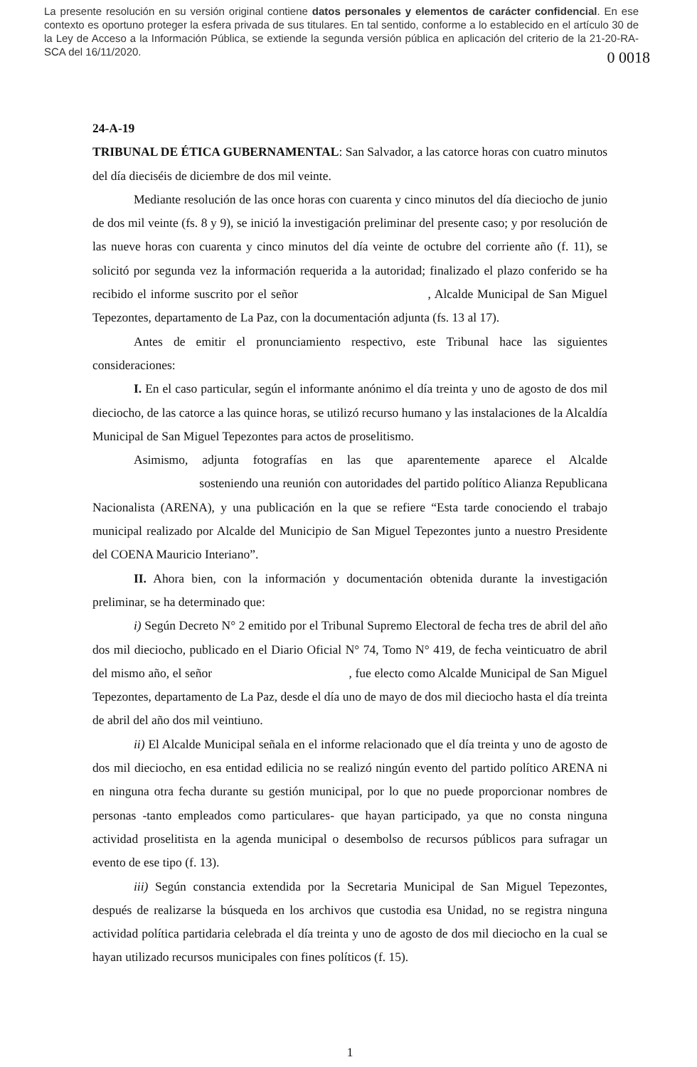La presente resolución en su versión original contiene datos personales y elementos de carácter confidencial. En ese contexto es oportuno proteger la esfera privada de sus titulares. En tal sentido, conforme a lo establecido en el artículo 30 de la Ley de Acceso a la Información Pública, se extiende la segunda versión pública en aplicación del criterio de la 21-20-RA-SCA del 16/11/2020.
0 0018
24-A-19
TRIBUNAL DE ÉTICA GUBERNAMENTAL: San Salvador, a las catorce horas con cuatro minutos del día dieciséis de diciembre de dos mil veinte.
Mediante resolución de las once horas con cuarenta y cinco minutos del día dieciocho de junio de dos mil veinte (fs. 8 y 9), se inició la investigación preliminar del presente caso; y por resolución de las nueve horas con cuarenta y cinco minutos del día veinte de octubre del corriente año (f. 11), se solicitó por segunda vez la información requerida a la autoridad; finalizado el plazo conferido se ha recibido el informe suscrito por el señor , Alcalde Municipal de San Miguel Tepezontes, departamento de La Paz, con la documentación adjunta (fs. 13 al 17).
Antes de emitir el pronunciamiento respectivo, este Tribunal hace las siguientes consideraciones:
I. En el caso particular, según el informante anónimo el día treinta y uno de agosto de dos mil dieciocho, de las catorce a las quince horas, se utilizó recurso humano y las instalaciones de la Alcaldía Municipal de San Miguel Tepezontes para actos de proselitismo.
Asimismo, adjunta fotografías en las que aparentemente aparece el Alcalde sosteniendo una reunión con autoridades del partido político Alianza Republicana Nacionalista (ARENA), y una publicación en la que se refiere “Esta tarde conociendo el trabajo municipal realizado por Alcalde del Municipio de San Miguel Tepezontes junto a nuestro Presidente del COENA Mauricio Interiano”.
II. Ahora bien, con la información y documentación obtenida durante la investigación preliminar, se ha determinado que:
i) Según Decreto N° 2 emitido por el Tribunal Supremo Electoral de fecha tres de abril del año dos mil dieciocho, publicado en el Diario Oficial N° 74, Tomo N° 419, de fecha veinticuatro de abril del mismo año, el señor , fue electo como Alcalde Municipal de San Miguel Tepezontes, departamento de La Paz, desde el día uno de mayo de dos mil dieciocho hasta el día treinta de abril del año dos mil veintiuno.
ii) El Alcalde Municipal señala en el informe relacionado que el día treinta y uno de agosto de dos mil dieciocho, en esa entidad edilicia no se realizó ningún evento del partido político ARENA ni en ninguna otra fecha durante su gestión municipal, por lo que no puede proporcionar nombres de personas -tanto empleados como particulares- que hayan participado, ya que no consta ninguna actividad proselitista en la agenda municipal o desembolso de recursos públicos para sufragar un evento de ese tipo (f. 13).
iii) Según constancia extendida por la Secretaria Municipal de San Miguel Tepezontes, después de realizarse la búsqueda en los archivos que custodia esa Unidad, no se registra ninguna actividad política partidaria celebrada el día treinta y uno de agosto de dos mil dieciocho en la cual se hayan utilizado recursos municipales con fines políticos (f. 15).
1